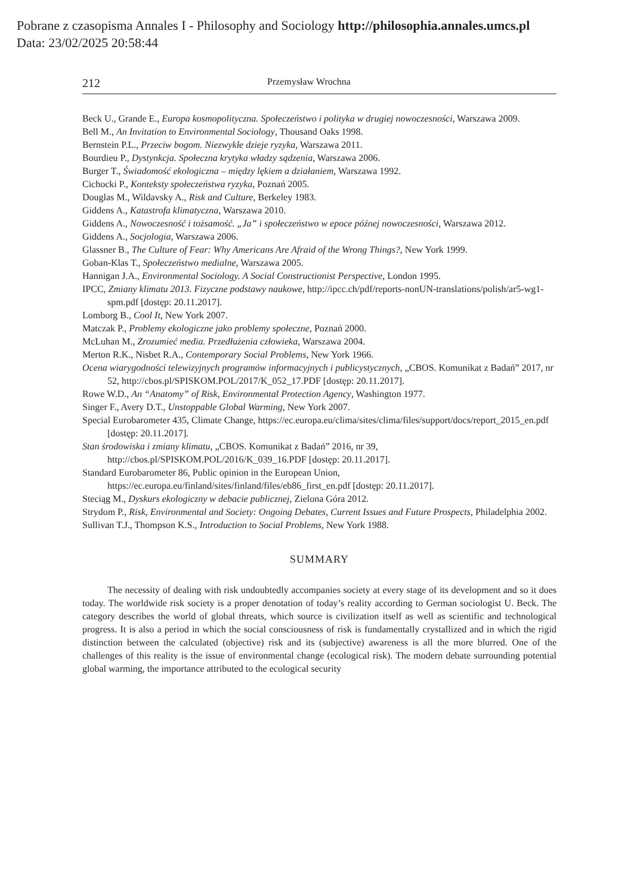Pobrane z czasopisma Annales I - Philosophy and Sociology http://philosophia.annales.umcs.pl
Data: 23/02/2025 20:58:44
212 Przemysław Wrochna
Beck U., Grande E., Europa kosmopolityczna. Społeczeństwo i polityka w drugiej nowoczesności, Warszawa 2009.
Bell M., An Invitation to Environmental Sociology, Thousand Oaks 1998.
Bernstein P.L., Przeciw bogom. Niezwykłe dzieje ryzyka, Warszawa 2011.
Bourdieu P., Dystynkcja. Społeczna krytyka władzy sądzenia, Warszawa 2006.
Burger T., Świadomość ekologiczna – między lękiem a działaniem, Warszawa 1992.
Cichocki P., Konteksty społeczeństwa ryzyka, Poznań 2005.
Douglas M., Wildavsky A., Risk and Culture, Berkeley 1983.
Giddens A., Katastrofa klimatyczna, Warszawa 2010.
Giddens A., Nowoczesność i tożsamość. „Ja” i społeczeństwo w epoce późnej nowoczesności, Warszawa 2012.
Giddens A., Socjologia, Warszawa 2006.
Glassner B., The Culture of Fear: Why Americans Are Afraid of the Wrong Things?, New York 1999.
Goban-Klas T., Społeczeństwo medialne, Warszawa 2005.
Hannigan J.A., Environmental Sociology. A Social Constructionist Perspective, London 1995.
IPCC, Zmiany klimatu 2013. Fizyczne podstawy naukowe, http://ipcc.ch/pdf/reports-nonUN-translations/polish/ar5-wg1-spm.pdf [dostęp: 20.11.2017].
Lomborg B., Cool It, New York 2007.
Matczak P., Problemy ekologiczne jako problemy społeczne, Poznań 2000.
McLuhan M., Zrozumieć media. Przedłużenia człowieka, Warszawa 2004.
Merton R.K., Nisbet R.A., Contemporary Social Problems, New York 1966.
Ocena wiarygodności telewizyjnych programów informacyjnych i publicystycznych, „CBOS. Komunikat z Badań” 2017, nr 52, http://cbos.pl/SPISKOM.POL/2017/K_052_17.PDF [dostęp: 20.11.2017].
Rowe W.D., An “Anatomy” of Risk, Environmental Protection Agency, Washington 1977.
Singer F., Avery D.T., Unstoppable Global Warming, New York 2007.
Special Eurobarometer 435, Climate Change, https://ec.europa.eu/clima/sites/clima/files/support/docs/report_2015_en.pdf [dostęp: 20.11.2017].
Stan środowiska i zmiany klimatu, „CBOS. Komunikat z Badań” 2016, nr 39, http://cbos.pl/SPISKOM.POL/2016/K_039_16.PDF [dostęp: 20.11.2017].
Standard Eurobarometer 86, Public opinion in the European Union, https://ec.europa.eu/finland/sites/finland/files/eb86_first_en.pdf [dostęp: 20.11.2017].
Steciąg M., Dyskurs ekologiczny w debacie publicznej, Zielona Góra 2012.
Strydom P., Risk, Environmental and Society: Ongoing Debates, Current Issues and Future Prospects, Philadelphia 2002.
Sullivan T.J., Thompson K.S., Introduction to Social Problems, New York 1988.
SUMMARY
The necessity of dealing with risk undoubtedly accompanies society at every stage of its development and so it does today. The worldwide risk society is a proper denotation of today’s reality according to German sociologist U. Beck. The category describes the world of global threats, which source is civilization itself as well as scientific and technological progress. It is also a period in which the social consciousness of risk is fundamentally crystallized and in which the rigid distinction between the calculated (objective) risk and its (subjective) awareness is all the more blurred. One of the challenges of this reality is the issue of environmental change (ecological risk). The modern debate surrounding potential global warming, the importance attributed to the ecological security